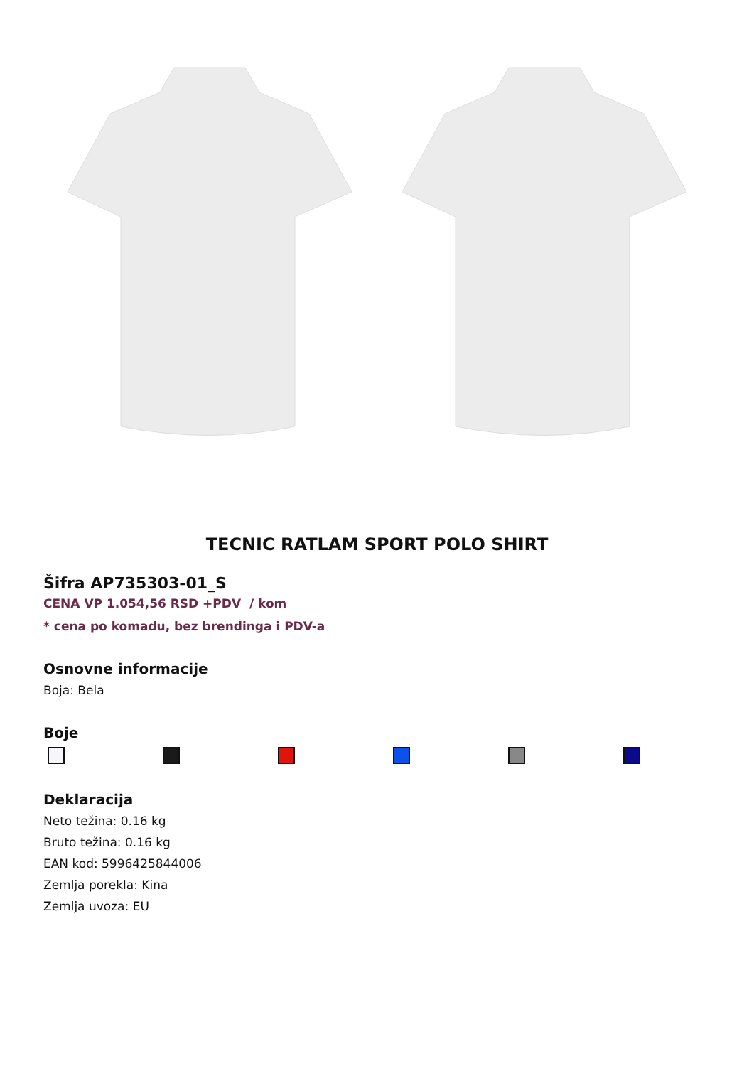TECNIC RATLAM SPORT POLO SHIRT
Šifra AP735303-01_S
CENA VP 1.054,56 RSD +PDV / kom
* cena po komadu, bez brendinga i PDV-a
Osnovne informacije
Boja: Bela
Boje
Deklaracija
Neto težina: 0.16 kg
Bruto težina: 0.16 kg
EAN kod: 5996425844006
Zemlja porekla: Kina
Zemlja uvoza: EU